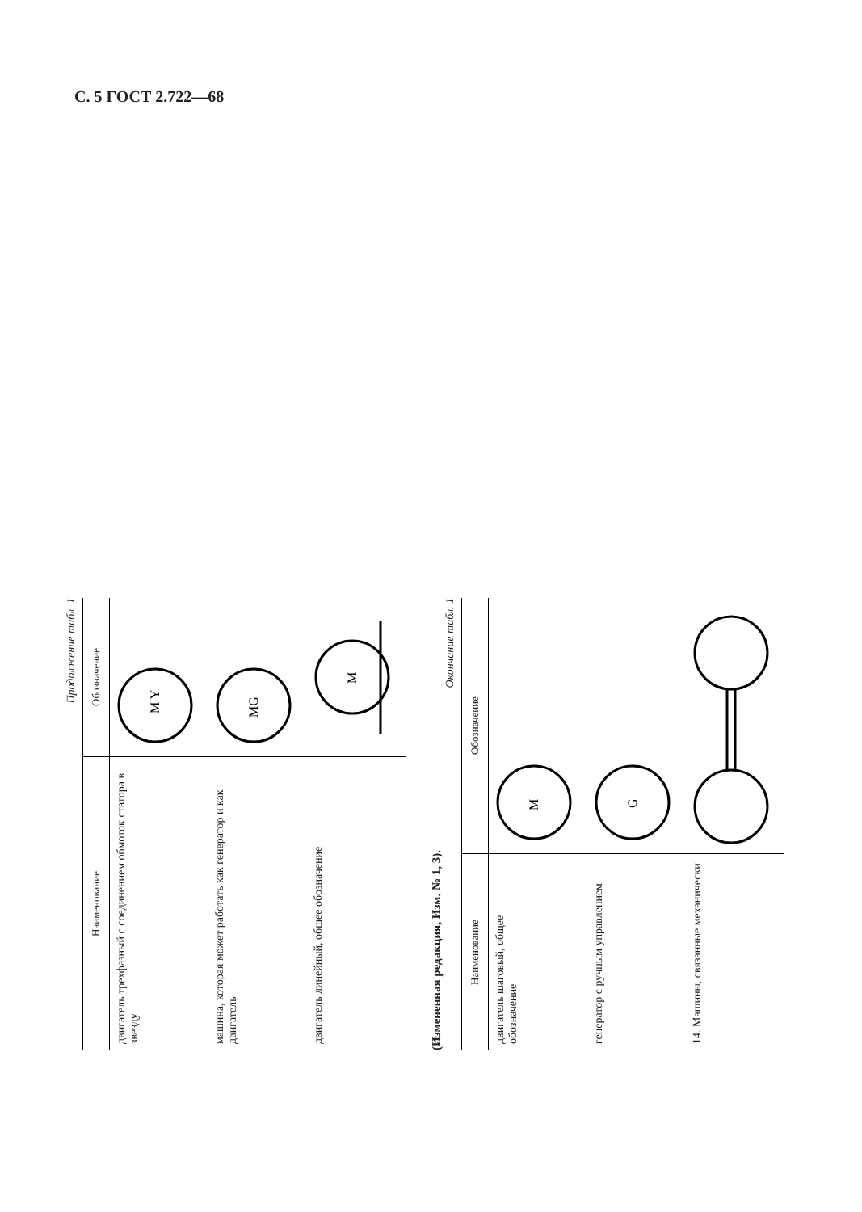С. 5 ГОСТ 2.722—68
Продолжение табл. 1
| Наименование | Обозначение |
| --- | --- |
| двигатель трехфазный с соединением обмоток статора в звезду | M Y |
| машина, которая может работать как генератор и как двигатель | MG |
| двигатель линейный, общее обозначение | M |
(Измененная редакция, Изм. № 1, 3).
Окончание табл. 1
| Наименование | Обозначение |
| --- | --- |
| двигатель шаговый, общее обозначение | M |
| генератор с ручным управлением | G |
| 14. Машины, связанные механически | |